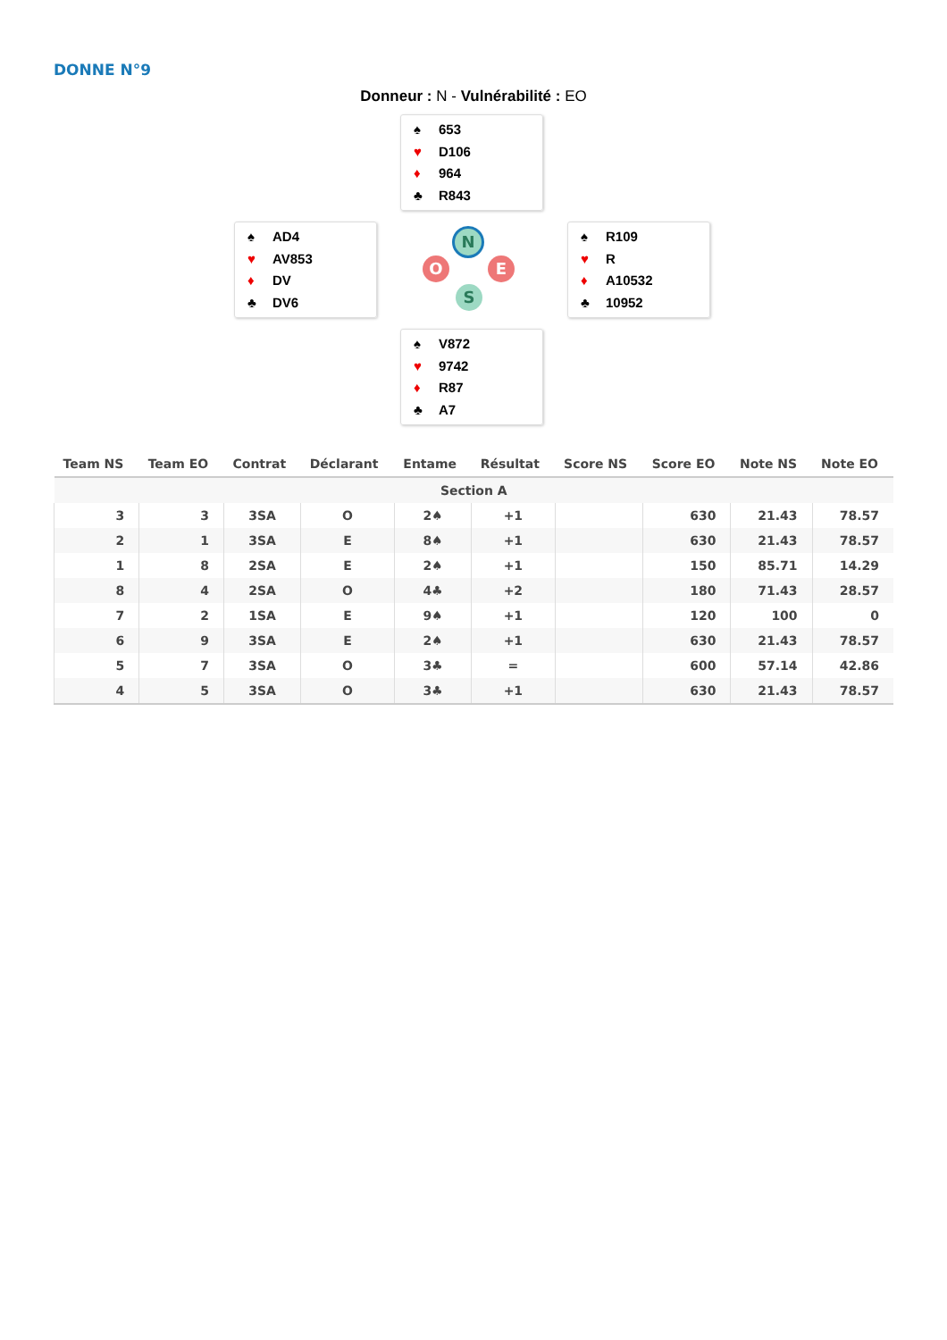DONNE N°9
Donneur : N - Vulnérabilité : EO
♠ 653
♥ D106
♦ 964
♣ R843
♠ AD4
♥ AV853
♦ DV
♣ DV6
N
O E
S
♠ R109
♥ R
♦ A10532
♣ 10952
♠ V872
♥ 9742
♦ R87
♣ A7
| Team NS | Team EO | Contrat | Déclarant | Entame | Résultat | Score NS | Score EO | Note NS | Note EO |
| --- | --- | --- | --- | --- | --- | --- | --- | --- | --- |
| Section A | | | | | | | | | |
| 3 | 3 | 3SA | O | 2♠ | +1 | | 630 | 21.43 | 78.57 |
| 2 | 1 | 3SA | E | 8♠ | +1 | | 630 | 21.43 | 78.57 |
| 1 | 8 | 2SA | E | 2♠ | +1 | | 150 | 85.71 | 14.29 |
| 8 | 4 | 2SA | O | 4♣ | +2 | | 180 | 71.43 | 28.57 |
| 7 | 2 | 1SA | E | 9♠ | +1 | | 120 | 100 | 0 |
| 6 | 9 | 3SA | E | 2♠ | +1 | | 630 | 21.43 | 78.57 |
| 5 | 7 | 3SA | O | 3♣ | = | | 600 | 57.14 | 42.86 |
| 4 | 5 | 3SA | O | 3♣ | +1 | | 630 | 21.43 | 78.57 |